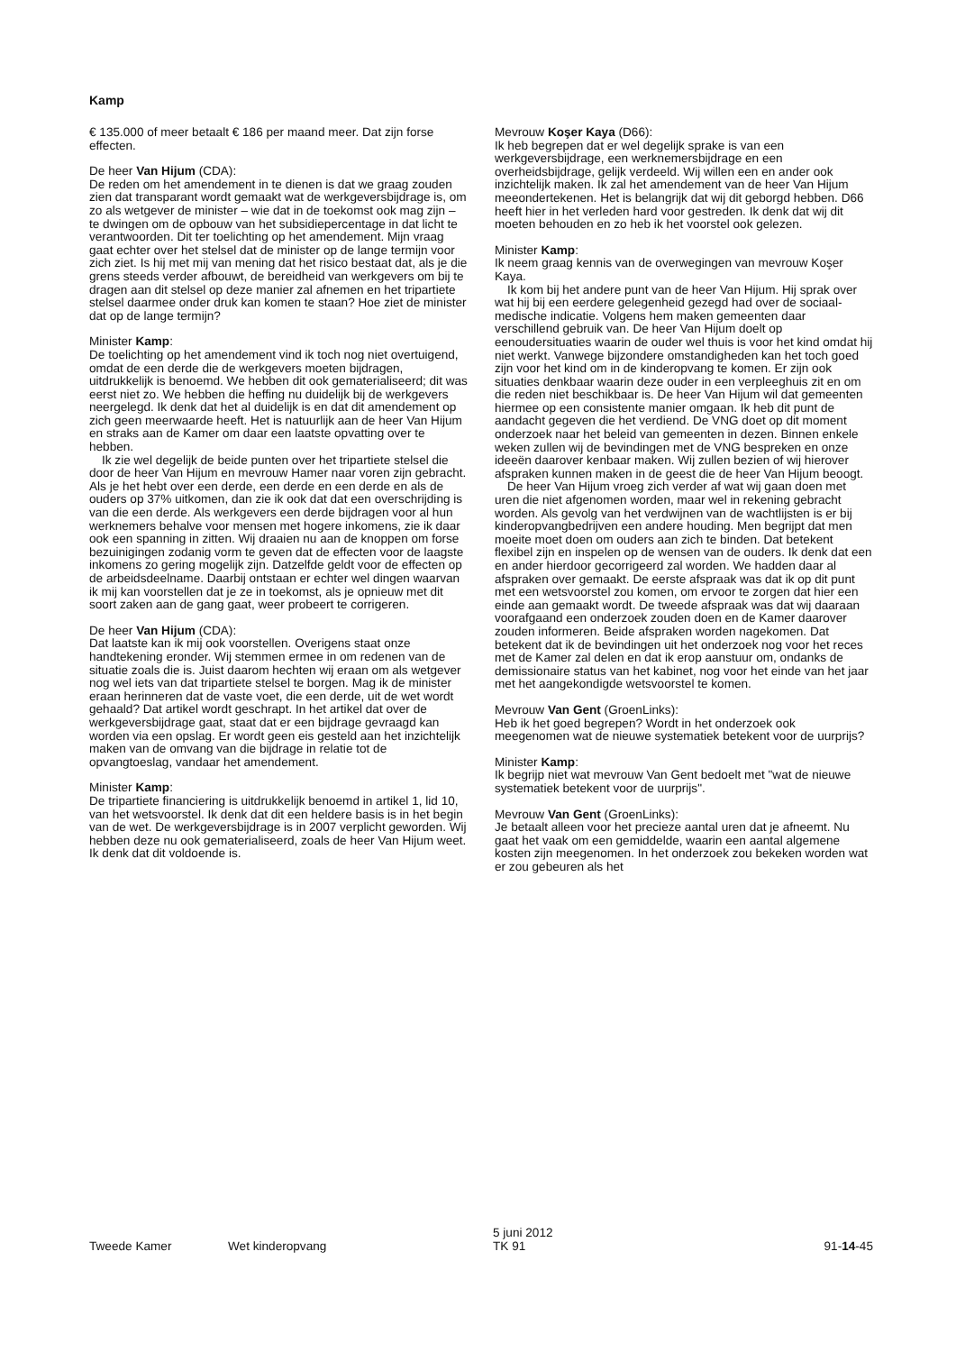Kamp
€ 135.000 of meer betaalt € 186 per maand meer. Dat zijn forse effecten.
De heer Van Hijum (CDA):
De reden om het amendement in te dienen is dat we graag zouden zien dat transparant wordt gemaakt wat de werkgeversbijdrage is, om zo als wetgever de minister – wie dat in de toekomst ook mag zijn – te dwingen om de opbouw van het subsidiepercentage in dat licht te verantwoorden. Dit ter toelichting op het amendement. Mijn vraag gaat echter over het stelsel dat de minister op de lange termijn voor zich ziet. Is hij met mij van mening dat het risico bestaat dat, als je die grens steeds verder afbouwt, de bereidheid van werkgevers om bij te dragen aan dit stelsel op deze manier zal afnemen en het tripartiete stelsel daarmee onder druk kan komen te staan? Hoe ziet de minister dat op de lange termijn?
Minister Kamp:
De toelichting op het amendement vind ik toch nog niet overtuigend, omdat de een derde die de werkgevers moeten bijdragen, uitdrukkelijk is benoemd. We hebben dit ook gematerialiseerd; dit was eerst niet zo. We hebben die heffing nu duidelijk bij de werkgevers neergelegd. Ik denk dat het al duidelijk is en dat dit amendement op zich geen meerwaarde heeft. Het is natuurlijk aan de heer Van Hijum en straks aan de Kamer om daar een laatste opvatting over te hebben.
Ik zie wel degelijk de beide punten over het tripartiete stelsel die door de heer Van Hijum en mevrouw Hamer naar voren zijn gebracht. Als je het hebt over een derde, een derde en een derde en als de ouders op 37% uitkomen, dan zie ik ook dat dat een overschrijding is van die een derde. Als werkgevers een derde bijdragen voor al hun werknemers behalve voor mensen met hogere inkomens, zie ik daar ook een spanning in zitten. Wij draaien nu aan de knoppen om forse bezuinigingen zodanig vorm te geven dat de effecten voor de laagste inkomens zo gering mogelijk zijn. Datzelfde geldt voor de effecten op de arbeidsdeelname. Daarbij ontstaan er echter wel dingen waarvan ik mij kan voorstellen dat je ze in toekomst, als je opnieuw met dit soort zaken aan de gang gaat, weer probeert te corrigeren.
De heer Van Hijum (CDA):
Dat laatste kan ik mij ook voorstellen. Overigens staat onze handtekening eronder. Wij stemmen ermee in om redenen van de situatie zoals die is. Juist daarom hechten wij eraan om als wetgever nog wel iets van dat tripartiete stelsel te borgen. Mag ik de minister eraan herinneren dat de vaste voet, die een derde, uit de wet wordt gehaald? Dat artikel wordt geschrapt. In het artikel dat over de werkgeversbijdrage gaat, staat dat er een bijdrage gevraagd kan worden via een opslag. Er wordt geen eis gesteld aan het inzichtelijk maken van de omvang van die bijdrage in relatie tot de opvangtoeslag, vandaar het amendement.
Minister Kamp:
De tripartiete financiering is uitdrukkelijk benoemd in artikel 1, lid 10, van het wetsvoorstel. Ik denk dat dit een heldere basis is in het begin van de wet. De werkgeversbijdrage is in 2007 verplicht geworden. Wij hebben deze nu ook gematerialiseerd, zoals de heer Van Hijum weet. Ik denk dat dit voldoende is.
Mevrouw Koşer Kaya (D66):
Ik heb begrepen dat er wel degelijk sprake is van een werkgeversbijdrage, een werknemersbijdrage en een overheidsbijdrage, gelijk verdeeld. Wij willen een en ander ook inzichtelijk maken. Ik zal het amendement van de heer Van Hijum meeondertekenen. Het is belangrijk dat wij dit geborgd hebben. D66 heeft hier in het verleden hard voor gestreden. Ik denk dat wij dit moeten behouden en zo heb ik het voorstel ook gelezen.
Minister Kamp:
Ik neem graag kennis van de overwegingen van mevrouw Koşer Kaya.
Ik kom bij het andere punt van de heer Van Hijum. Hij sprak over wat hij bij een eerdere gelegenheid gezegd had over de sociaal-medische indicatie. Volgens hem maken gemeenten daar verschillend gebruik van. De heer Van Hijum doelt op eenoudersituaties waarin de ouder wel thuis is voor het kind omdat hij niet werkt. Vanwege bijzondere omstandigheden kan het toch goed zijn voor het kind om in de kinderopvang te komen. Er zijn ook situaties denkbaar waarin deze ouder in een verpleeghuis zit en om die reden niet beschikbaar is. De heer Van Hijum wil dat gemeenten hiermee op een consistente manier omgaan. Ik heb dit punt de aandacht gegeven die het verdiend. De VNG doet op dit moment onderzoek naar het beleid van gemeenten in dezen. Binnen enkele weken zullen wij de bevindingen met de VNG bespreken en onze ideeën daarover kenbaar maken. Wij zullen bezien of wij hierover afspraken kunnen maken in de geest die de heer Van Hijum beoogt.
De heer Van Hijum vroeg zich verder af wat wij gaan doen met uren die niet afgenomen worden, maar wel in rekening gebracht worden. Als gevolg van het verdwijnen van de wachtlijsten is er bij kinderopvangbedrijven een andere houding. Men begrijpt dat men moeite moet doen om ouders aan zich te binden. Dat betekent flexibel zijn en inspelen op de wensen van de ouders. Ik denk dat een en ander hierdoor gecorrigeerd zal worden. We hadden daar al afspraken over gemaakt. De eerste afspraak was dat ik op dit punt met een wetsvoorstel zou komen, om ervoor te zorgen dat hier een einde aan gemaakt wordt. De tweede afspraak was dat wij daaraan voorafgaand een onderzoek zouden doen en de Kamer daarover zouden informeren. Beide afspraken worden nagekomen. Dat betekent dat ik de bevindingen uit het onderzoek nog voor het reces met de Kamer zal delen en dat ik erop aanstuur om, ondanks de demissionaire status van het kabinet, nog voor het einde van het jaar met het aangekondigde wetsvoorstel te komen.
Mevrouw Van Gent (GroenLinks):
Heb ik het goed begrepen? Wordt in het onderzoek ook meegenomen wat de nieuwe systematiek betekent voor de uurprijs?
Minister Kamp:
Ik begrijp niet wat mevrouw Van Gent bedoelt met "wat de nieuwe systematiek betekent voor de uurprijs".
Mevrouw Van Gent (GroenLinks):
Je betaalt alleen voor het precieze aantal uren dat je afneemt. Nu gaat het vaak om een gemiddelde, waarin een aantal algemene kosten zijn meegenomen. In het onderzoek zou bekeken worden wat er zou gebeuren als het
Tweede Kamer Wet kinderopvang 5 juni 2012
TK 91 91-14-45